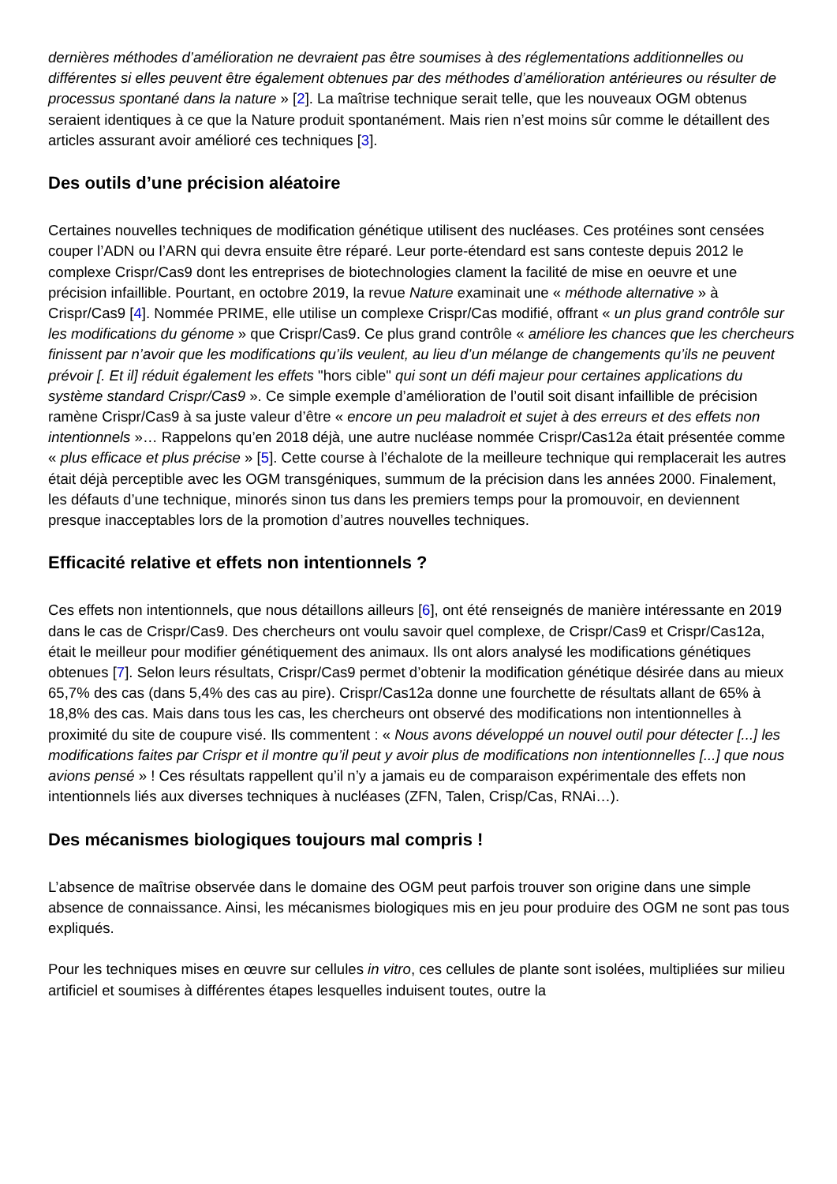dernières méthodes d’amélioration ne devraient pas être soumises à des réglementations additionnelles ou différentes si elles peuvent être également obtenues par des méthodes d’amélioration antérieures ou résulter de processus spontané dans la nature » [2]. La maîtrise technique serait telle, que les nouveaux OGM obtenus seraient identiques à ce que la Nature produit spontanément. Mais rien n’est moins sûr comme le détaillent des articles assurant avoir amélioré ces techniques [3].
Des outils d’une précision aléatoire
Certaines nouvelles techniques de modification génétique utilisent des nucléases. Ces protéines sont censées couper l’ADN ou l’ARN qui devra ensuite être réparé. Leur porte-étendard est sans conteste depuis 2012 le complexe Crispr/Cas9 dont les entreprises de biotechnologies clament la facilité de mise en oeuvre et une précision infaillible. Pourtant, en octobre 2019, la revue Nature examinait une « méthode alternative » à Crispr/Cas9 [4]. Nommée PRIME, elle utilise un complexe Crispr/Cas modifié, offrant « un plus grand contrôle sur les modifications du génome » que Crispr/Cas9. Ce plus grand contrôle « améliore les chances que les chercheurs finissent par n’avoir que les modifications qu’ils veulent, au lieu d’un mélange de changements qu’ils ne peuvent prévoir [. Et il] réduit également les effets "hors cible" qui sont un défi majeur pour certaines applications du système standard Crispr/Cas9 ». Ce simple exemple d’amélioration de l’outil soit disant infaillible de précision ramène Crispr/Cas9 à sa juste valeur d’être « encore un peu maladroit et sujet à des erreurs et des effets non intentionnels »… Rappelons qu’en 2018 déjà, une autre nucléase nommée Crispr/Cas12a était présentée comme « plus efficace et plus précise » [5]. Cette course à l’échalote de la meilleure technique qui remplacerait les autres était déjà perceptible avec les OGM transgéniques, summum de la précision dans les années 2000. Finalement, les défauts d’une technique, minorés sinon tus dans les premiers temps pour la promouvoir, en deviennent presque inacceptables lors de la promotion d’autres nouvelles techniques.
Efficacité relative et effets non intentionnels ?
Ces effets non intentionnels, que nous détaillons ailleurs [6], ont été renseignés de manière intéressante en 2019 dans le cas de Crispr/Cas9. Des chercheurs ont voulu savoir quel complexe, de Crispr/Cas9 et Crispr/Cas12a, était le meilleur pour modifier génétiquement des animaux. Ils ont alors analysé les modifications génétiques obtenues [7]. Selon leurs résultats, Crispr/Cas9 permet d’obtenir la modification génétique désirée dans au mieux 65,7% des cas (dans 5,4% des cas au pire). Crispr/Cas12a donne une fourchette de résultats allant de 65% à 18,8% des cas. Mais dans tous les cas, les chercheurs ont observé des modifications non intentionnelles à proximité du site de coupure visé. Ils commentent : « Nous avons développé un nouvel outil pour détecter [...] les modifications faites par Crispr et il montre qu’il peut y avoir plus de modifications non intentionnelles [...] que nous avions pensé » ! Ces résultats rappellent qu’il n’y a jamais eu de comparaison expérimentale des effets non intentionnels liés aux diverses techniques à nucléases (ZFN, Talen, Crisp/Cas, RNAi…).
Des mécanismes biologiques toujours mal compris !
L’absence de maîtrise observée dans le domaine des OGM peut parfois trouver son origine dans une simple absence de connaissance. Ainsi, les mécanismes biologiques mis en jeu pour produire des OGM ne sont pas tous expliqués.
Pour les techniques mises en œuvre sur cellules in vitro, ces cellules de plante sont isolées, multipliées sur milieu artificiel et soumises à différentes étapes lesquelles induisent toutes, outre la